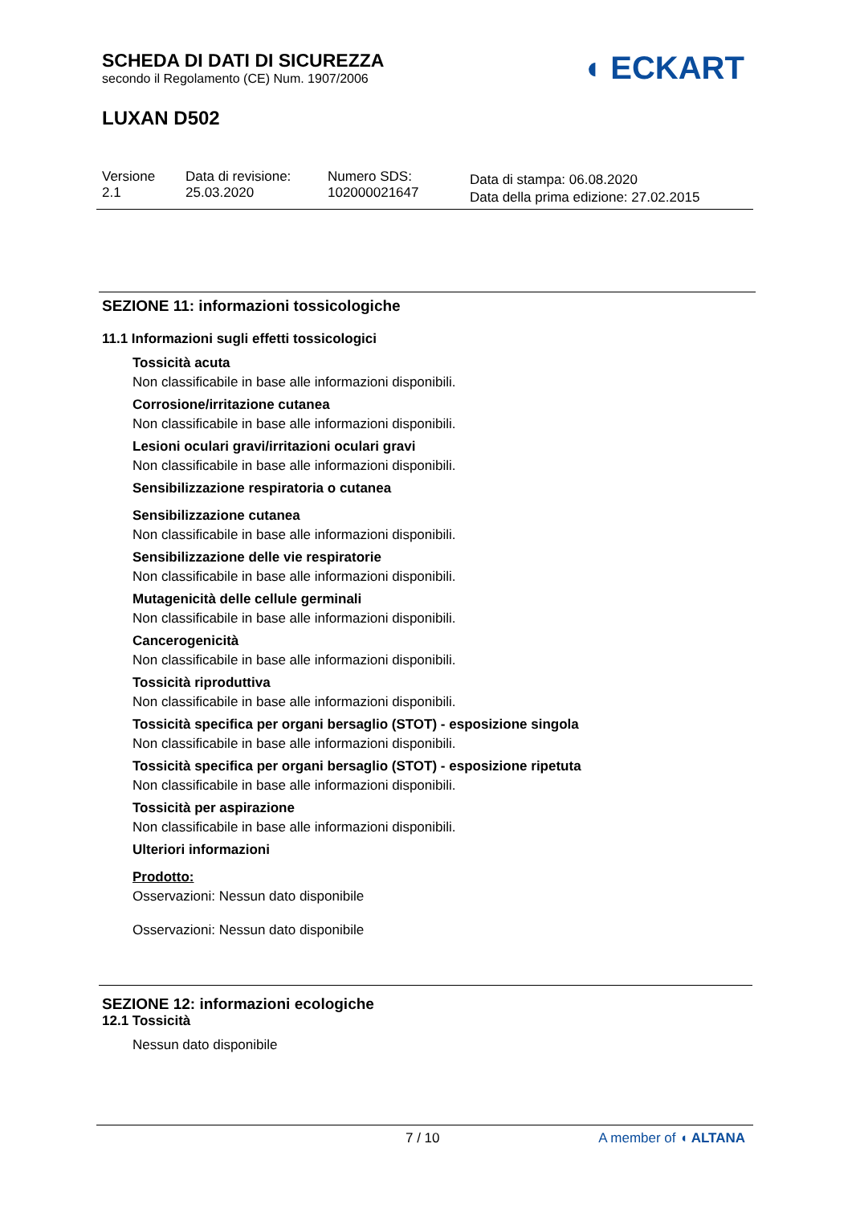SCHEDA DI DATI DI SICUREZZA
secondo il Regolamento (CE) Num. 1907/2006
LUXAN D502
◖ ECKART
Versione
2.1
Data di revisione:
25.03.2020
Numero SDS:
102000021647
Data di stampa: 06.08.2020
Data della prima edizione: 27.02.2015
SEZIONE 11: informazioni tossicologiche
11.1 Informazioni sugli effetti tossicologici
Tossicità acuta
Non classificabile in base alle informazioni disponibili.
Corrosione/irritazione cutanea
Non classificabile in base alle informazioni disponibili.
Lesioni oculari gravi/irritazioni oculari gravi
Non classificabile in base alle informazioni disponibili.
Sensibilizzazione respiratoria o cutanea
Sensibilizzazione cutanea
Non classificabile in base alle informazioni disponibili.
Sensibilizzazione delle vie respiratorie
Non classificabile in base alle informazioni disponibili.
Mutagenicità delle cellule germinali
Non classificabile in base alle informazioni disponibili.
Cancerogenicità
Non classificabile in base alle informazioni disponibili.
Tossicità riproduttiva
Non classificabile in base alle informazioni disponibili.
Tossicità specifica per organi bersaglio (STOT) - esposizione singola
Non classificabile in base alle informazioni disponibili.
Tossicità specifica per organi bersaglio (STOT) - esposizione ripetuta
Non classificabile in base alle informazioni disponibili.
Tossicità per aspirazione
Non classificabile in base alle informazioni disponibili.
Ulteriori informazioni
Prodotto:
Osservazioni: Nessun dato disponibile
Osservazioni: Nessun dato disponibile
SEZIONE 12: informazioni ecologiche
12.1 Tossicità
Nessun dato disponibile
7 / 10 A member of ◖ ALTANA